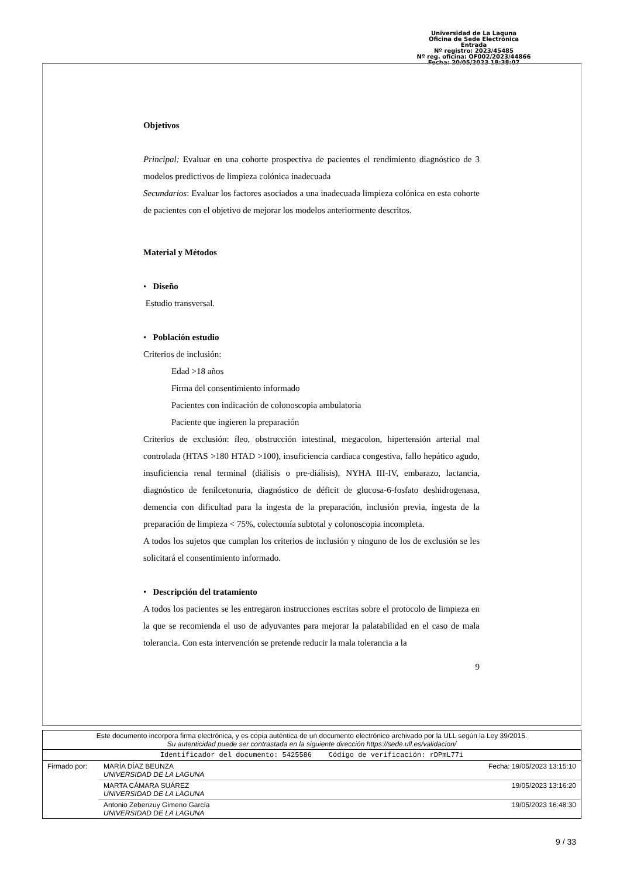Universidad de La Laguna
Oficina de Sede Electrónica
Entrada
Nº registro: 2023/45485
Nº reg. oficina: OF002/2023/44866
Fecha: 20/05/2023 18:38:07
Objetivos
Principal: Evaluar en una cohorte prospectiva de pacientes el rendimiento diagnóstico de 3 modelos predictivos de limpieza colónica inadecuada
Secundarios: Evaluar los factores asociados a una inadecuada limpieza colónica en esta cohorte de pacientes con el objetivo de mejorar los modelos anteriormente descritos.
Material y Métodos
• Diseño
Estudio transversal.
• Población estudio
Criterios de inclusión:
Edad >18 años
Firma del consentimiento informado
Pacientes con indicación de colonoscopia ambulatoria
Paciente que ingieren la preparación
Criterios de exclusión: íleo, obstrucción intestinal, megacolon, hipertensión arterial mal controlada (HTAS >180 HTAD >100), insuficiencia cardiaca congestiva, fallo hepático agudo, insuficiencia renal terminal (diálisis o pre-diálisis), NYHA III-IV, embarazo, lactancia, diagnóstico de fenilcetonuria, diagnóstico de déficit de glucosa-6-fosfato deshidrogenasa, demencia con dificultad para la ingesta de la preparación, inclusión previa, ingesta de la preparación de limpieza < 75%, colectomía subtotal y colonoscopia incompleta.
A todos los sujetos que cumplan los criterios de inclusión y ninguno de los de exclusión se les solicitará el consentimiento informado.
• Descripción del tratamiento
A todos los pacientes se les entregaron instrucciones escritas sobre el protocolo de limpieza en la que se recomienda el uso de adyuvantes para mejorar la palatabilidad en el caso de mala tolerancia. Con esta intervención se pretende reducir la mala tolerancia a la
9
| Este documento incorpora firma electrónica, y es copia auténtica de un documento electrónico archivado por la ULL según la Ley 39/2015. Su autenticidad puede ser contrastada en la siguiente dirección https://sede.ull.es/validacion/ | | |
| Identificador del documento: 5425586 Código de verificación: rDPmL77i | | |
| Firmado por: | MARÍA DÍAZ BEUNZA UNIVERSIDAD DE LA LAGUNA | Fecha: 19/05/2023 13:15:10 |
| | MARTA CÁMARA SUÁREZ UNIVERSIDAD DE LA LAGUNA | 19/05/2023 13:16:20 |
| | Antonio Zebenzuy Gimeno García UNIVERSIDAD DE LA LAGUNA | 19/05/2023 16:48:30 |
9 / 33